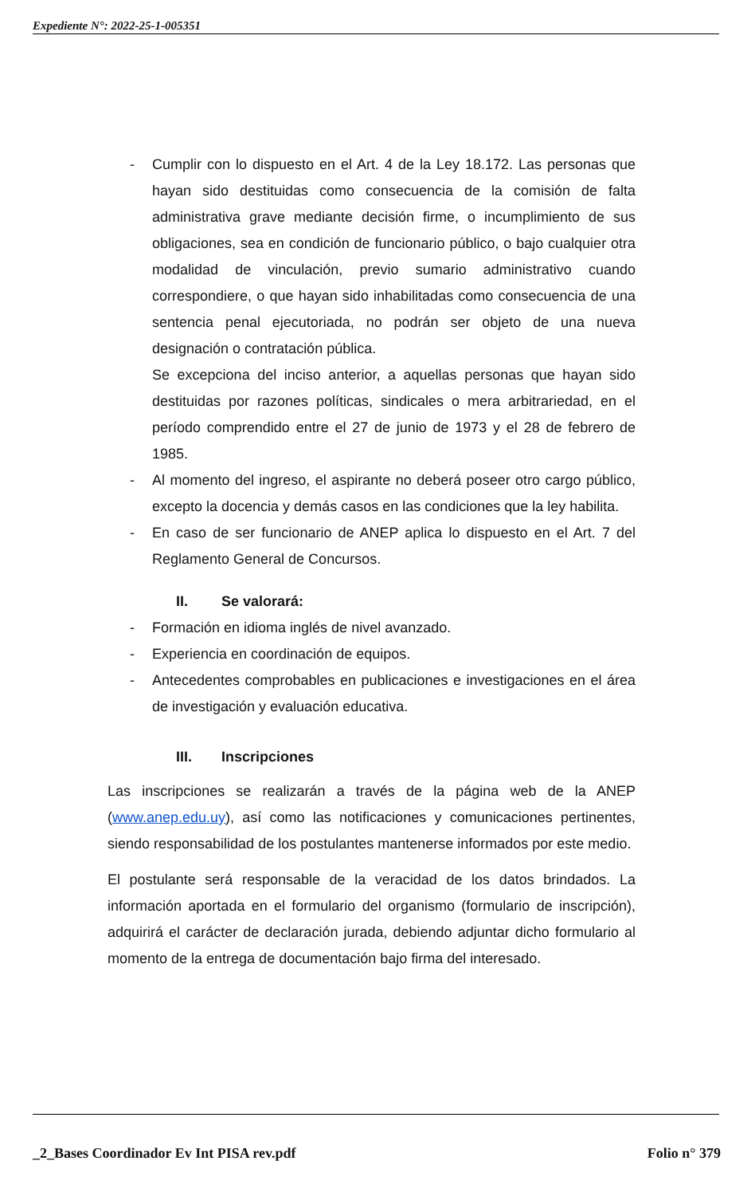Expediente N°: 2022-25-1-005351
- Cumplir con lo dispuesto en el Art. 4 de la Ley 18.172. Las personas que hayan sido destituidas como consecuencia de la comisión de falta administrativa grave mediante decisión firme, o incumplimiento de sus obligaciones, sea en condición de funcionario público, o bajo cualquier otra modalidad de vinculación, previo sumario administrativo cuando correspondiere, o que hayan sido inhabilitadas como consecuencia de una sentencia penal ejecutoriada, no podrán ser objeto de una nueva designación o contratación pública.
Se excepciona del inciso anterior, a aquellas personas que hayan sido destituidas por razones políticas, sindicales o mera arbitrariedad, en el período comprendido entre el 27 de junio de 1973 y el 28 de febrero de 1985.
- Al momento del ingreso, el aspirante no deberá poseer otro cargo público, excepto la docencia y demás casos en las condiciones que la ley habilita.
- En caso de ser funcionario de ANEP aplica lo dispuesto en el Art. 7 del Reglamento General de Concursos.
II. Se valorará:
- Formación en idioma inglés de nivel avanzado.
- Experiencia en coordinación de equipos.
- Antecedentes comprobables en publicaciones e investigaciones en el área de investigación y evaluación educativa.
III. Inscripciones
Las inscripciones se realizarán a través de la página web de la ANEP (www.anep.edu.uy), así como las notificaciones y comunicaciones pertinentes, siendo responsabilidad de los postulantes mantenerse informados por este medio.
El postulante será responsable de la veracidad de los datos brindados. La información aportada en el formulario del organismo (formulario de inscripción), adquirirá el carácter de declaración jurada, debiendo adjuntar dicho formulario al momento de la entrega de documentación bajo firma del interesado.
_2_Bases Coordinador Ev Int PISA rev.pdf Folio n° 379